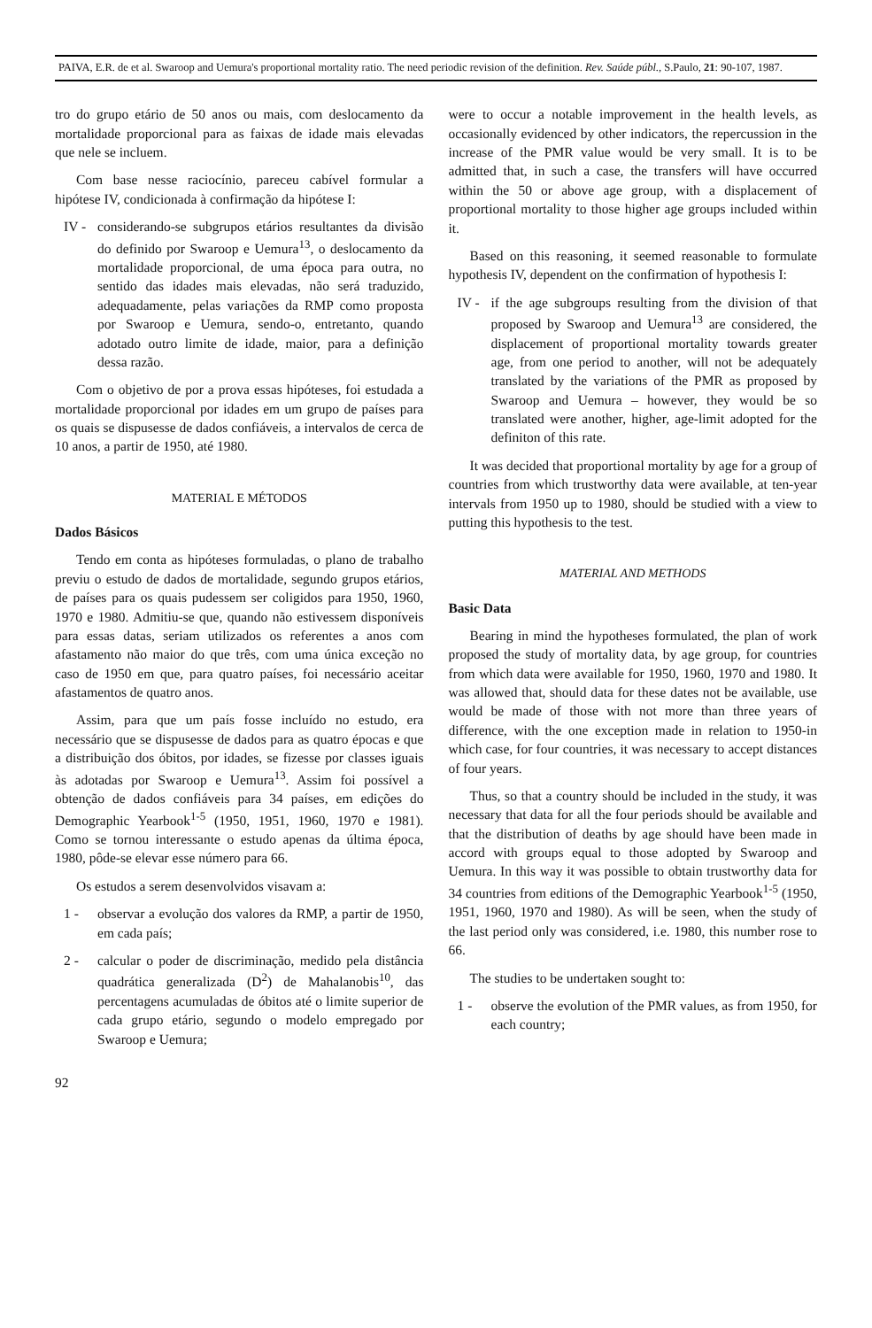PAIVA, E.R. de et al. Swaroop and Uemura's proportional mortality ratio. The need periodic revision of the definition. Rev. Saúde públ., S.Paulo, 21: 90-107, 1987.
tro do grupo etário de 50 anos ou mais, com deslocamento da mortalidade proporcional para as faixas de idade mais elevadas que nele se incluem.
Com base nesse raciocínio, pareceu cabível formular a hipótese IV, condicionada à confirmação da hipótese I:
IV - considerando-se subgrupos etários resultantes da divisão do definido por Swaroop e Uemura<sup>13</sup>, o deslocamento da mortalidade proporcional, de uma época para outra, no sentido das idades mais elevadas, não será traduzido, adequadamente, pelas variações da RMP como proposta por Swaroop e Uemura, sendo-o, entretanto, quando adotado outro limite de idade, maior, para a definição dessa razão.
Com o objetivo de por a prova essas hipóteses, foi estudada a mortalidade proporcional por idades em um grupo de países para os quais se dispusesse de dados confiáveis, a intervalos de cerca de 10 anos, a partir de 1950, até 1980.
MATERIAL E MÉTODOS
Dados Básicos
Tendo em conta as hipóteses formuladas, o plano de trabalho previu o estudo de dados de mortalidade, segundo grupos etários, de países para os quais pudessem ser coligidos para 1950, 1960, 1970 e 1980. Admitiu-se que, quando não estivessem disponíveis para essas datas, seriam utilizados os referentes a anos com afastamento não maior do que três, com uma única exceção no caso de 1950 em que, para quatro países, foi necessário aceitar afastamentos de quatro anos.
Assim, para que um país fosse incluído no estudo, era necessário que se dispusesse de dados para as quatro épocas e que a distribuição dos óbitos, por idades, se fizesse por classes iguais às adotadas por Swaroop e Uemura<sup>13</sup>. Assim foi possível a obtenção de dados confiáveis para 34 países, em edições do Demographic Yearbook<sup>1-5</sup> (1950, 1951, 1960, 1970 e 1981). Como se tornou interessante o estudo apenas da última época, 1980, pôde-se elevar esse número para 66.
Os estudos a serem desenvolvidos visavam a:
1 - observar a evolução dos valores da RMP, a partir de 1950, em cada país;
2 - calcular o poder de discriminação, medido pela distância quadrática generalizada (D<sup>2</sup>) de Mahalanobis<sup>10</sup>, das percentagens acumuladas de óbitos até o limite superior de cada grupo etário, segundo o modelo empregado por Swaroop e Uemura;
92
were to occur a notable improvement in the health levels, as occasionally evidenced by other indicators, the repercussion in the increase of the PMR value would be very small. It is to be admitted that, in such a case, the transfers will have occurred within the 50 or above age group, with a displacement of proportional mortality to those higher age groups included within it.
Based on this reasoning, it seemed reasonable to formulate hypothesis IV, dependent on the confirmation of hypothesis I:
IV - if the age subgroups resulting from the division of that proposed by Swaroop and Uemura<sup>13</sup> are considered, the displacement of proportional mortality towards greater age, from one period to another, will not be adequately translated by the variations of the PMR as proposed by Swaroop and Uemura – however, they would be so translated were another, higher, age-limit adopted for the definiton of this rate.
It was decided that proportional mortality by age for a group of countries from which trustworthy data were available, at ten-year intervals from 1950 up to 1980, should be studied with a view to putting this hypothesis to the test.
MATERIAL AND METHODS
Basic Data
Bearing in mind the hypotheses formulated, the plan of work proposed the study of mortality data, by age group, for countries from which data were available for 1950, 1960, 1970 and 1980. It was allowed that, should data for these dates not be available, use would be made of those with not more than three years of difference, with the one exception made in relation to 1950-in which case, for four countries, it was necessary to accept distances of four years.
Thus, so that a country should be included in the study, it was necessary that data for all the four periods should be available and that the distribution of deaths by age should have been made in accord with groups equal to those adopted by Swaroop and Uemura. In this way it was possible to obtain trustworthy data for 34 countries from editions of the Demographic Yearbook<sup>1-5</sup> (1950, 1951, 1960, 1970 and 1980). As will be seen, when the study of the last period only was considered, i.e. 1980, this number rose to 66.
The studies to be undertaken sought to:
1 - observe the evolution of the PMR values, as from 1950, for each country;